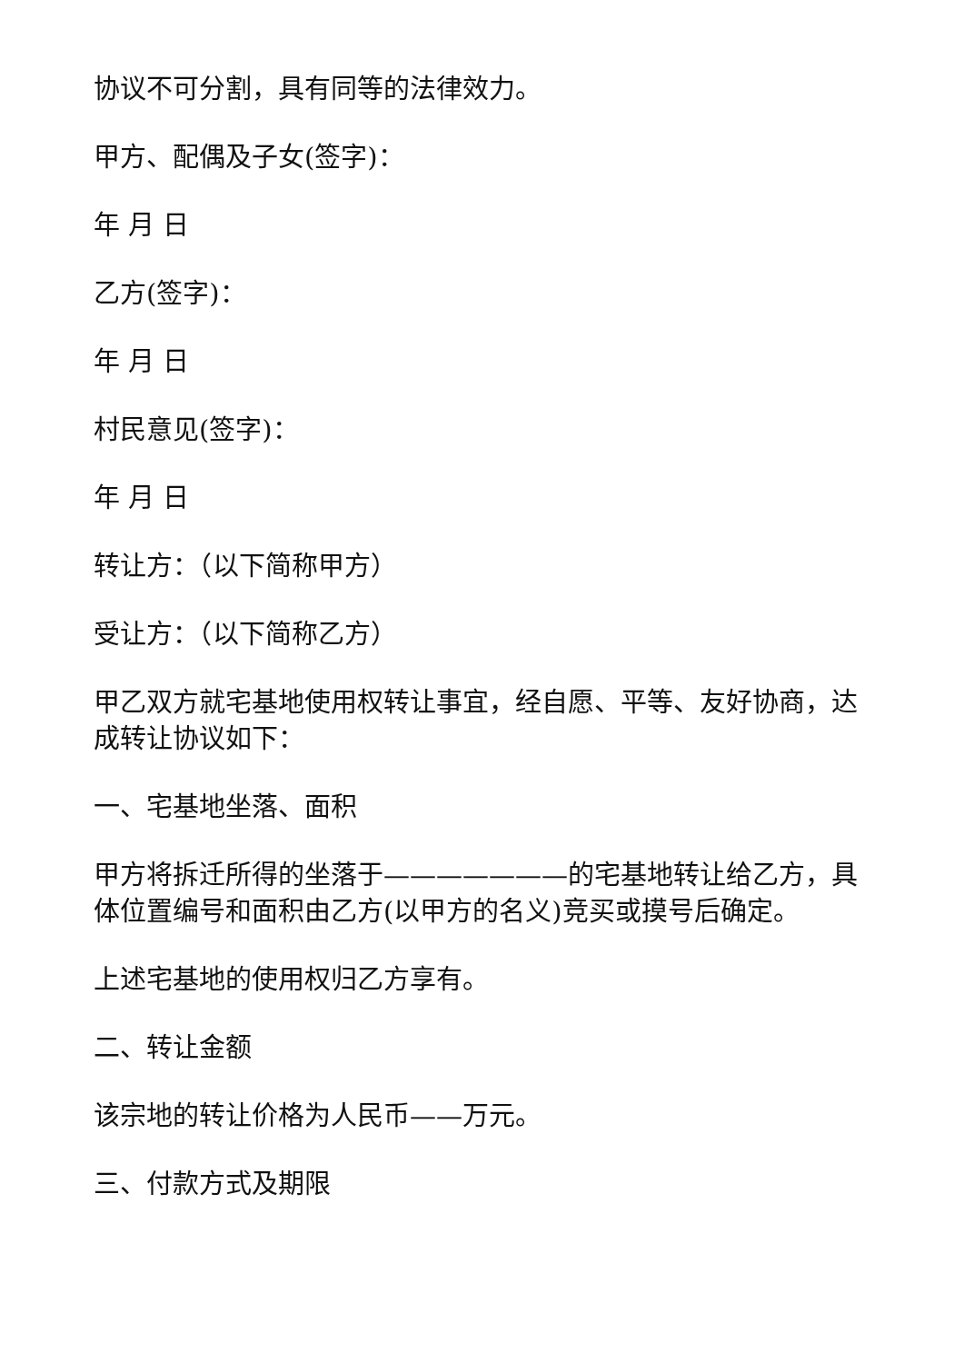协议不可分割，具有同等的法律效力。
甲方、配偶及子女(签字)：
年 月 日
乙方(签字)：
年 月 日
村民意见(签字)：
年 月 日
转让方：（以下简称甲方）
受让方：（以下简称乙方）
甲乙双方就宅基地使用权转让事宜，经自愿、平等、友好协商，达成转让协议如下：
一、宅基地坐落、面积
甲方将拆迁所得的坐落于———————的宅基地转让给乙方，具体位置编号和面积由乙方(以甲方的名义)竞买或摸号后确定。
上述宅基地的使用权归乙方享有。
二、转让金额
该宗地的转让价格为人民币——万元。
三、付款方式及期限